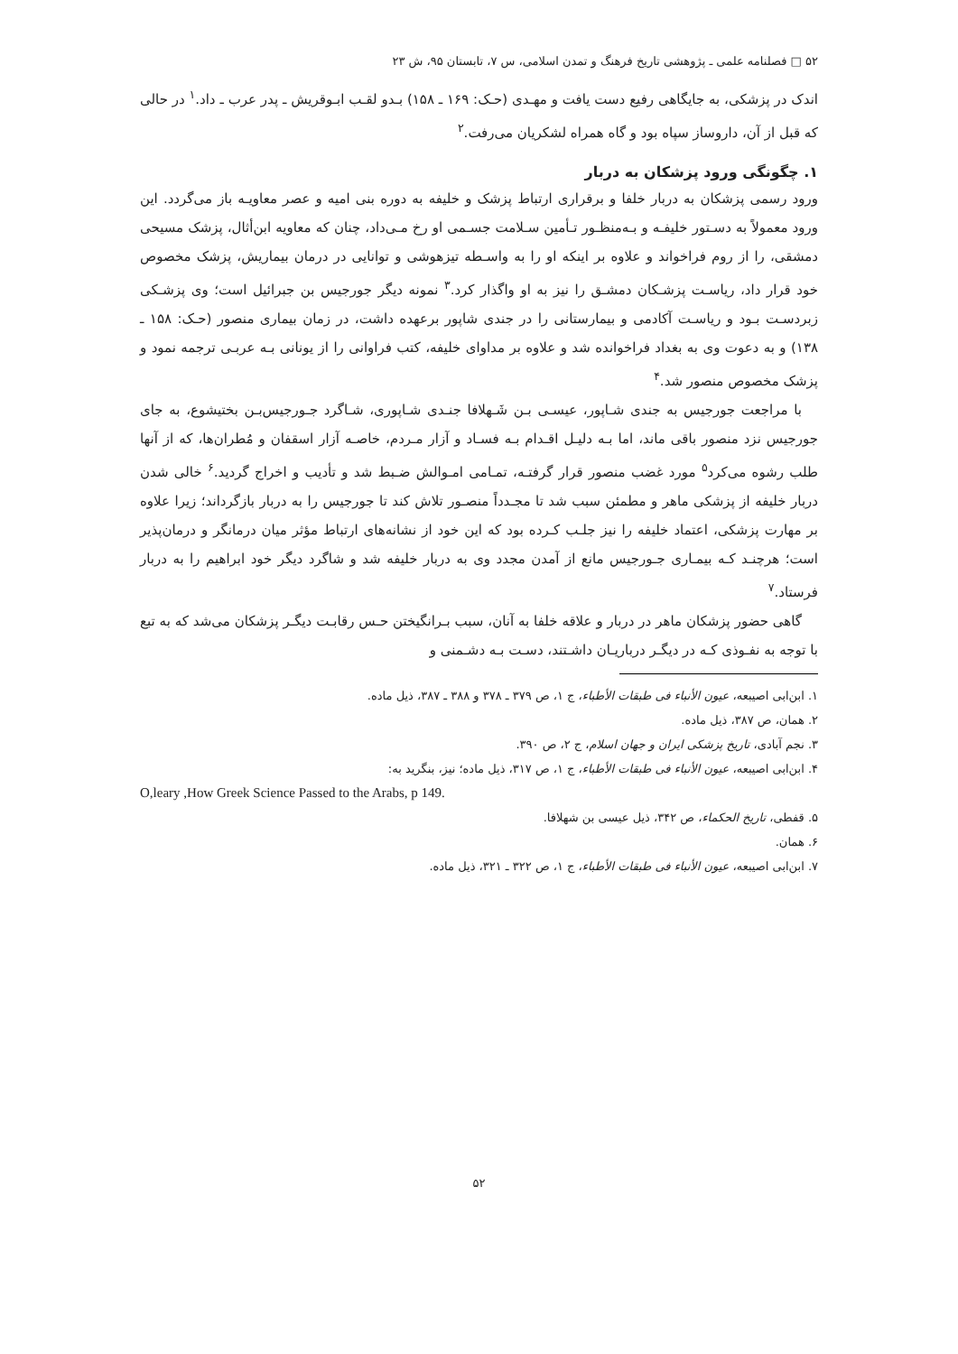۵۲ □ فصلنامه علمی ـ پژوهشی تاریخ فرهنگ و تمدن اسلامی، س ۷، تابستان ۹۵، ش ۲۳
اندک در پزشکی، به جایگاهی رفیع دست یافت و مهـدی (حـک: ۱۶۹ ـ ۱۵۸) بـدو لقـب ابـوقریش ـ پدر عرب ـ داد.<sup>۱</sup> در حالی که قبل از آن، داروساز سپاه بود و گاه همراه لشکریان می‌رفت.<sup>۲</sup>
۱. چگونگی ورود پزشکان به دربار
ورود رسمی پزشکان به دربار خلفا و برقراری ارتباط پزشک و خلیفه به دوره بنی امیه و عصر معاویـه باز می‌گردد. این ورود معمولاً به دسـتور خلیفـه و بـه‌منظـور تـأمین سـلامت جسـمی او رخ مـی‌داد، چنان که معاویه ابن‌أثال، پزشک مسیحی دمشقی، را از روم فراخواند و علاوه بر اینکه او را به واسـطه تیزهوشی و توانایی در درمان بیماریش، پزشک مخصوص خود قرار داد، ریاسـت پزشـکان دمشـق را نیز به او واگذار کرد.<sup>۳</sup> نمونه دیگر جورجیس بن جبرائیل است؛ وی پزشـکی زبردسـت بـود و ریاسـت آکادمی و بیمارستانی را در جندی شاپور برعهده داشت، در زمان بیماری منصور (حـک: ۱۵۸ ـ ۱۳۸) و به دعوت وی به بغداد فراخوانده شد و علاوه بر مداوای خلیفه، کتب فراوانی را از یونانی بـه عربـی ترجمه نمود و پزشک مخصوص منصور شد.<sup>۴</sup>
با مراجعت جورجیس به جندی شـاپور، عیسـی بـن شَـهلافا جنـدی شـاپوری، شـاگرد جـورجیس‌بـن بختیشوع، به جای جورجیس نزد منصور باقی ماند، اما بـه دلیـل اقـدام بـه فسـاد و آزار مـردم، خاصـه آزار اسقفان و مُطران‌ها، که از آنها طلب رشوه می‌کرد<sup>۵</sup> مورد غضب منصور قرار گرفتـه، تمـامی امـوالش ضـبط شد و تأدیب و اخراج گردید.<sup>۶</sup> خالی شدن دربار خلیفه از پزشکی ماهر و مطمئن سبب شد تا مجـدداً منصـور تلاش کند تا جورجیس را به دربار بازگرداند؛ زیرا علاوه بر مهارت پزشکی، اعتماد خلیفه را نیز جلـب کـرده بود که این خود از نشانه‌های ارتباط مؤثر میان درمانگر و درمان‌پذیر است؛ هرچنـد کـه بیمـاری جـورجیس مانع از آمدن مجدد وی به دربار خلیفه شد و شاگرد دیگر خود ابراهیم را به دربار فرستاد.<sup>۷</sup>
گاهی حضور پزشکان ماهر در دربار و علاقه خلفا به آنان، سبب بـرانگیختن حـس رقابـت دیگـر پزشکان می‌شد که به تبع با توجه به نفـوذی کـه در دیگـر درباریـان داشـتند، دسـت بـه دشـمنی و
۱. ابن‌ابی اصیبعه، عیون الأنباء فی طبقات الأطباء، ج ۱، ص ۳۷۹ ـ ۳۷۸ و ۳۸۸ ـ ۳۸۷، ذیل ماده.
۲. همان، ص ۳۸۷، ذیل ماده.
۳. نجم آبادی، تاریخ پزشکی ایران و جهان اسلام، ج ۲، ص ۳۹۰.
۴. ابن‌ابی اصیبعه، عیون الأنباء فی طبقات الأطباء، ج ۱، ص ۳۱۷، ذیل ماده؛ نیز، بنگرید به:
O,leary ,How Greek Science Passed to the Arabs, p 149.
۵. قفطی، تاریخ الحکماء، ص ۳۴۲، ذیل عیسی بن شهلافا.
۶. همان.
۷. ابن‌ابی اصیبعه، عیون الأنباء فی طبقات الأطباء، ج ۱، ص ۳۲۲ ـ ۳۲۱، ذیل ماده.
۵۲